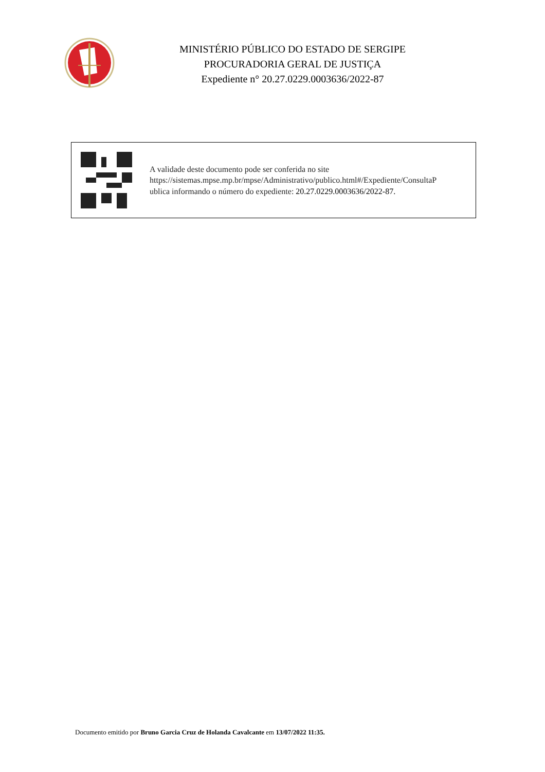MINISTÉRIO PÚBLICO DO ESTADO DE SERGIPE
PROCURADORIA GERAL DE JUSTIÇA
Expediente n° 20.27.0229.0003636/2022-87
A validade deste documento pode ser conferida no site
https://sistemas.mpse.mp.br/mpse/Administrativo/publico.html#/Expediente/ConsultaP
ublica informando o número do expediente: 20.27.0229.0003636/2022-87.
Documento emitido por Bruno Garcia Cruz de Holanda Cavalcante em 13/07/2022 11:35.